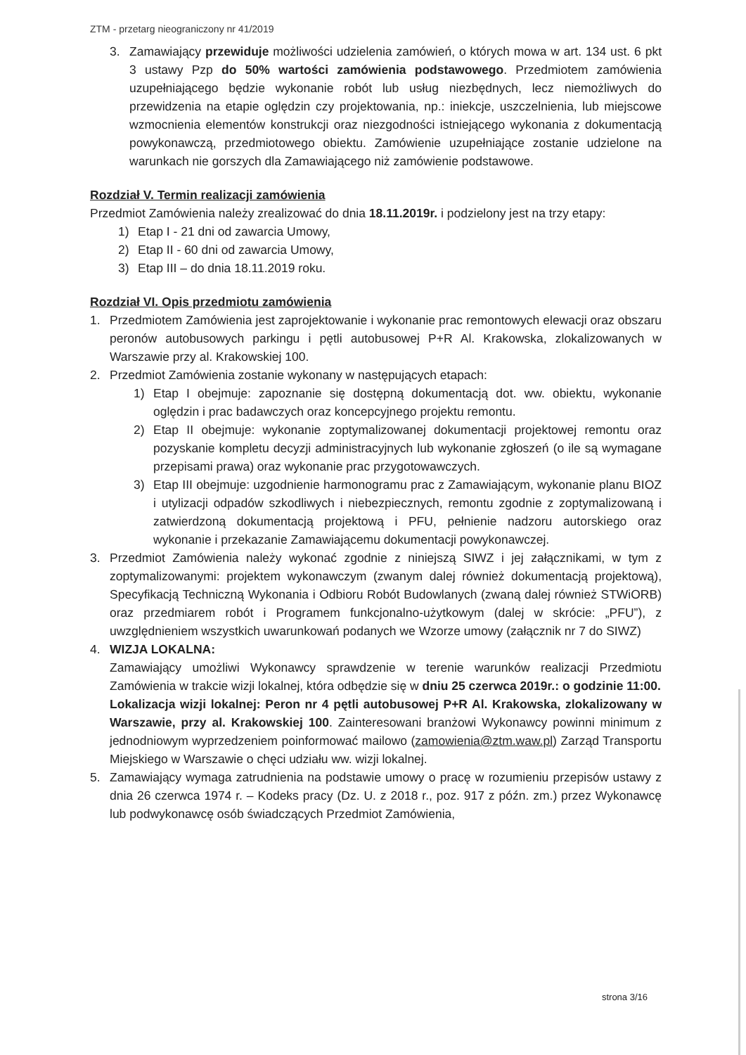ZTM - przetarg nieograniczony nr 41/2019
3. Zamawiający przewiduje możliwości udzielenia zamówień, o których mowa w art. 134 ust. 6 pkt 3 ustawy Pzp do 50% wartości zamówienia podstawowego. Przedmiotem zamówienia uzupełniającego będzie wykonanie robót lub usług niezbędnych, lecz niemożliwych do przewidzenia na etapie oględzin czy projektowania, np.: iniekcje, uszczelnienia, lub miejscowe wzmocnienia elementów konstrukcji oraz niezgodności istniejącego wykonania z dokumentacją powykonawczą, przedmiotowego obiektu. Zamówienie uzupełniające zostanie udzielone na warunkach nie gorszych dla Zamawiającego niż zamówienie podstawowe.
Rozdział V. Termin realizacji zamówienia
Przedmiot Zamówienia należy zrealizować do dnia 18.11.2019r. i podzielony jest na trzy etapy:
1) Etap I - 21 dni od zawarcia Umowy,
2) Etap II - 60 dni od zawarcia Umowy,
3) Etap III – do dnia 18.11.2019 roku.
Rozdział VI. Opis przedmiotu zamówienia
1. Przedmiotem Zamówienia jest zaprojektowanie i wykonanie prac remontowych elewacji oraz obszaru peronów autobusowych parkingu i pętli autobusowej P+R Al. Krakowska, zlokalizowanych w Warszawie przy al. Krakowskiej 100.
2. Przedmiot Zamówienia zostanie wykonany w następujących etapach:
1) Etap I obejmuje: zapoznanie się dostępną dokumentacją dot. ww. obiektu, wykonanie oględzin i prac badawczych oraz koncepcyjnego projektu remontu.
2) Etap II obejmuje: wykonanie zoptymalizowanej dokumentacji projektowej remontu oraz pozyskanie kompletu decyzji administracyjnych lub wykonanie zgłoszeń (o ile są wymagane przepisami prawa) oraz wykonanie prac przygotowawczych.
3) Etap III obejmuje: uzgodnienie harmonogramu prac z Zamawiającym, wykonanie planu BIOZ i utylizacji odpadów szkodliwych i niebezpiecznych, remontu zgodnie z zoptymalizowaną i zatwierdzoną dokumentacją projektową i PFU, pełnienie nadzoru autorskiego oraz wykonanie i przekazanie Zamawiającemu dokumentacji powykonawczej.
3. Przedmiot Zamówienia należy wykonać zgodnie z niniejszą SIWZ i jej załącznikami, w tym z zoptymalizowanymi: projektem wykonawczym (zwanym dalej również dokumentacją projektową), Specyfikacją Techniczną Wykonania i Odbioru Robót Budowlanych (zwaną dalej również STWiORB) oraz przedmiarem robót i Programem funkcjonalno-użytkowym (dalej w skrócie: „PFU”), z uwzględnieniem wszystkich uwarunkowań podanych we Wzorze umowy (załącznik nr 7 do SIWZ)
4. WIZJA LOKALNA:
Zamawiający umożliwi Wykonawcy sprawdzenie w terenie warunków realizacji Przedmiotu Zamówienia w trakcie wizji lokalnej, która odbędzie się w dniu 25 czerwca 2019r.: o godzinie 11:00.
Lokalizacja wizji lokalnej: Peron nr 4 pętli autobusowej P+R Al. Krakowska, zlokalizowany w Warszawie, przy al. Krakowskiej 100. Zainteresowani branżowi Wykonawcy powinni minimum z jednodniowym wyprzedzeniem poinformować mailowo (zamowienia@ztm.waw.pl) Zarząd Transportu Miejskiego w Warszawie o chęci udziału ww. wizji lokalnej.
5. Zamawiający wymaga zatrudnienia na podstawie umowy o pracę w rozumieniu przepisów ustawy z dnia 26 czerwca 1974 r. – Kodeks pracy (Dz. U. z 2018 r., poz. 917 z późn. zm.) przez Wykonawcę lub podwykonawcę osób świadczących Przedmiot Zamówienia,
strona 3/16